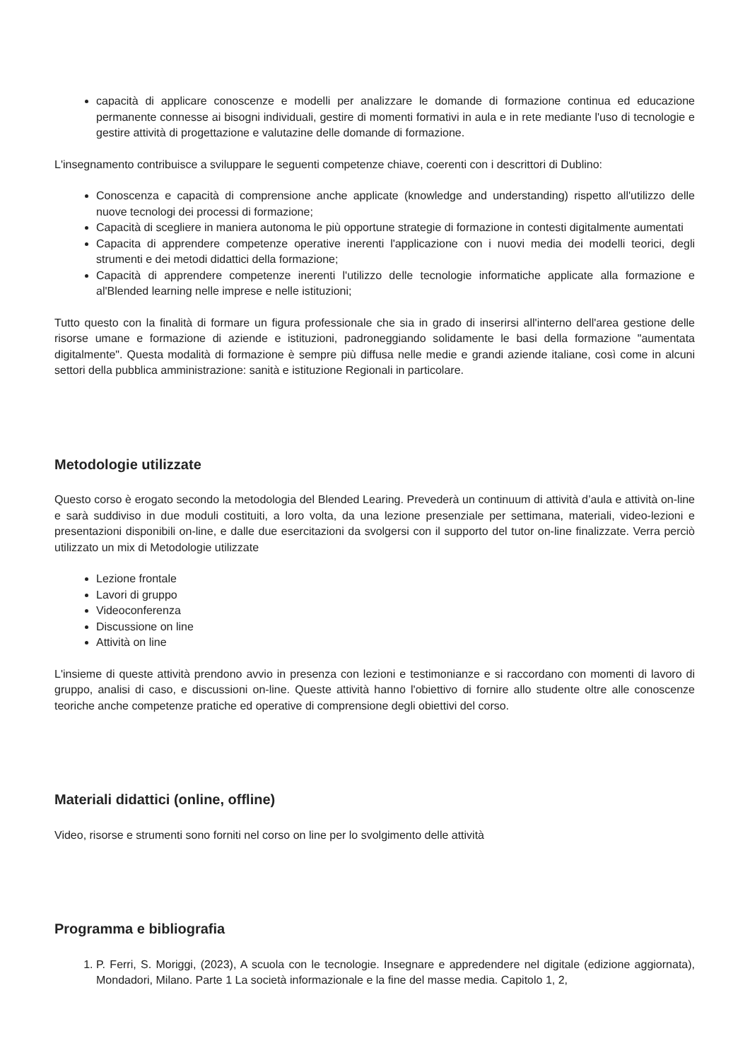capacità di applicare conoscenze e modelli per analizzare le domande di formazione continua ed educazione permanente connesse ai bisogni individuali, gestire di momenti formativi in aula e in rete mediante l'uso di tecnologie e gestire attività di progettazione e valutazine delle domande di formazione.
L'insegnamento contribuisce a sviluppare le seguenti competenze chiave, coerenti con i descrittori di Dublino:
Conoscenza e capacità di comprensione anche applicate (knowledge and understanding) rispetto all'utilizzo delle nuove tecnologi dei processi di formazione;
Capacità di scegliere in maniera autonoma le più opportune strategie di formazione in contesti digitalmente aumentati
Capacita di apprendere competenze operative inerenti l'applicazione con i nuovi media dei modelli teorici, degli strumenti e dei metodi didattici della formazione;
Capacità di apprendere competenze inerenti l'utilizzo delle tecnologie informatiche applicate alla formazione e al'Blended learning nelle imprese e nelle istituzioni;
Tutto questo con la finalità di formare un figura professionale che sia in grado di inserirsi all'interno dell'area gestione delle risorse umane e formazione di aziende e istituzioni, padroneggiando solidamente le basi della formazione "aumentata digitalmente". Questa modalità di formazione è sempre più diffusa nelle medie e grandi aziende italiane, così come in alcuni settori della pubblica amministrazione: sanità e istituzione Regionali in particolare.
Metodologie utilizzate
Questo corso è erogato secondo la metodologia del Blended Learing. Prevederà un continuum di attività d’aula e attività on-line e sarà suddiviso in due moduli costituiti, a loro volta, da una lezione presenziale per settimana, materiali, video-lezioni e presentazioni disponibili on-line, e dalle due esercitazioni da svolgersi con il supporto del tutor on-line finalizzate. Verra perciò utilizzato un mix di Metodologie utilizzate
Lezione frontale
Lavori di gruppo
Videoconferenza
Discussione on line
Attività on line
L'insieme di queste attività prendono avvio in presenza con lezioni e testimonianze e si raccordano con momenti di lavoro di gruppo, analisi di caso, e discussioni on-line. Queste attività hanno l'obiettivo di fornire allo studente oltre alle conoscenze teoriche anche competenze pratiche ed operative di comprensione degli obiettivi del corso.
Materiali didattici (online, offline)
Video, risorse e strumenti sono forniti nel corso on line per lo svolgimento delle attività
Programma e bibliografia
1. P. Ferri, S. Moriggi, (2023), A scuola con le tecnologie. Insegnare e appredendere nel digitale (edizione aggiornata), Mondadori, Milano. Parte 1 La società informazionale e la fine del masse media. Capitolo 1, 2,